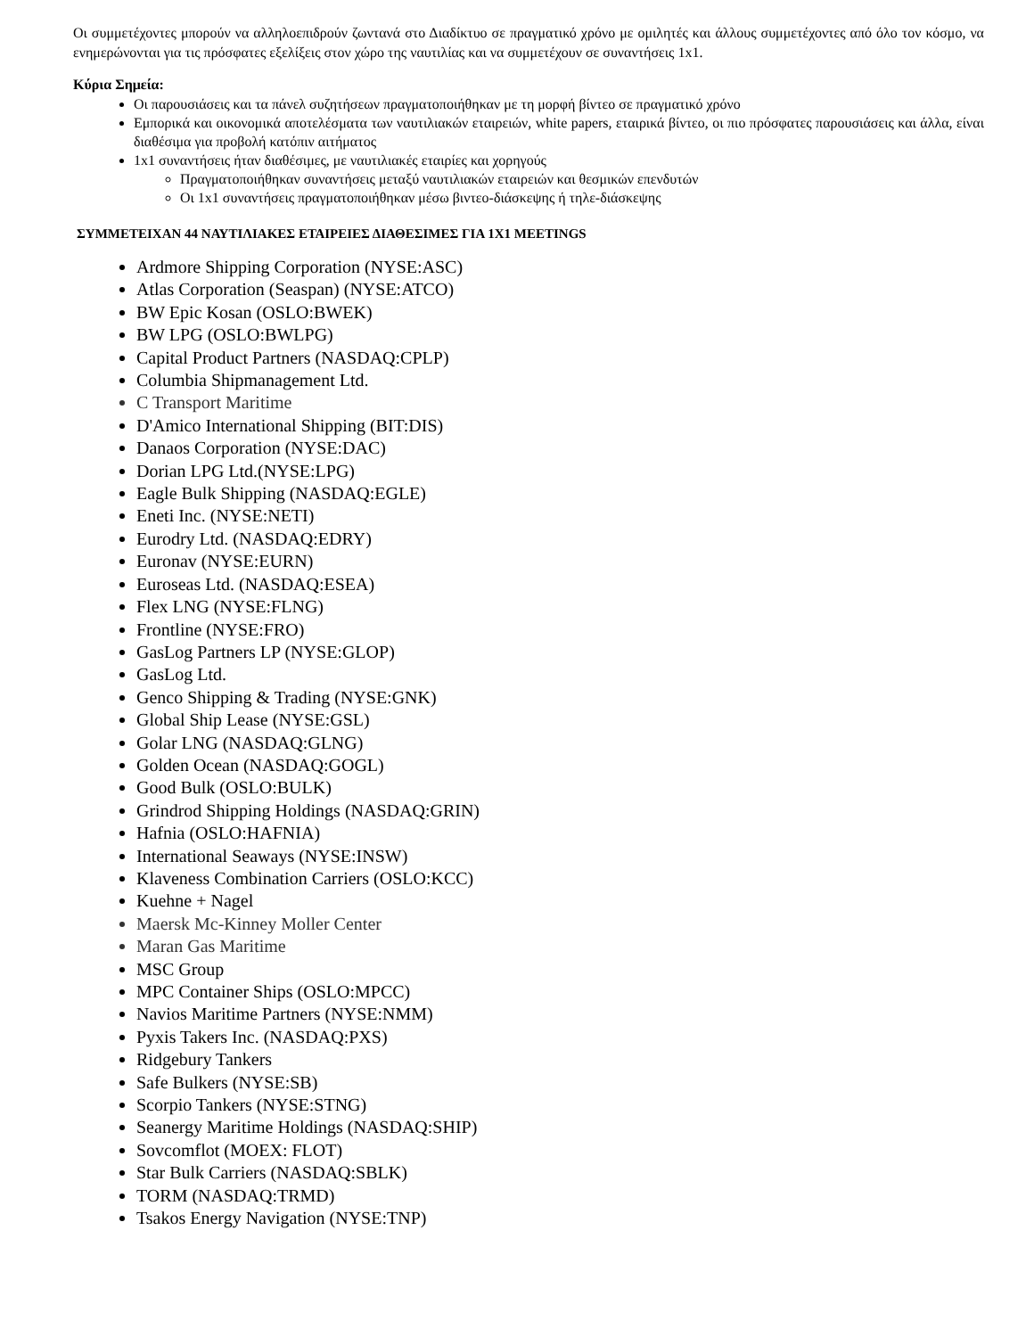Οι συμμετέχοντες μπορούν να αλληλοεπιδρούν ζωντανά στο Διαδίκτυο σε πραγματικό χρόνο με ομιλητές και άλλους συμμετέχοντες από όλο τον κόσμο, να ενημερώνονται για τις πρόσφατες εξελίξεις στον χώρο της ναυτιλίας και να συμμετέχουν σε συναντήσεις 1x1.
Κύρια Σημεία:
Οι παρουσιάσεις και τα πάνελ συζητήσεων πραγματοποιήθηκαν με τη μορφή βίντεο σε πραγματικό χρόνο
Εμπορικά και οικονομικά αποτελέσματα των ναυτιλιακών εταιρειών, white papers, εταιρικά βίντεο, οι πιο πρόσφατες παρουσιάσεις και άλλα, είναι διαθέσιμα για προβολή κατόπιν αιτήματος
1x1 συναντήσεις ήταν διαθέσιμες, με ναυτιλιακές εταιρίες και χορηγούς
Πραγματοποιήθηκαν συναντήσεις μεταξύ ναυτιλιακών εταιρειών και θεσμικών επενδυτών
Οι 1x1 συναντήσεις πραγματοποιήθηκαν μέσω βιντεο-διάσκεψης ή τηλε-διάσκεψης
ΣΥΜΜΕΤΕΙΧΑΝ 44 ΝΑΥΤΙΛΙΑΚΕΣ ΕΤΑΙΡΕΙΕΣ ΔΙΑΘΕΣΙΜΕΣ ΓΙΑ 1X1 MEETINGS
Ardmore Shipping Corporation (NYSE:ASC)
Atlas Corporation (Seaspan) (NYSE:ATCO)
BW Epic Kosan (OSLO:BWEK)
BW LPG (OSLO:BWLPG)
Capital Product Partners (NASDAQ:CPLP)
Columbia Shipmanagement Ltd.
C Transport Maritime
D'Amico International Shipping (BIT:DIS)
Danaos Corporation (NYSE:DAC)
Dorian LPG Ltd.(NYSE:LPG)
Eagle Bulk Shipping (NASDAQ:EGLE)
Eneti Inc. (NYSE:NETI)
Eurodry Ltd. (NASDAQ:EDRY)
Euronav (NYSE:EURN)
Euroseas Ltd. (NASDAQ:ESEA)
Flex LNG (NYSE:FLNG)
Frontline (NYSE:FRO)
GasLog Partners LP (NYSE:GLOP)
GasLog Ltd.
Genco Shipping & Trading (NYSE:GNK)
Global Ship Lease (NYSE:GSL)
Golar LNG (NASDAQ:GLNG)
Golden Ocean (NASDAQ:GOGL)
Good Bulk (OSLO:BULK)
Grindrod Shipping Holdings (NASDAQ:GRIN)
Hafnia (OSLO:HAFNIA)
International Seaways (NYSE:INSW)
Klaveness Combination Carriers (OSLO:KCC)
Kuehne + Nagel
Maersk Mc-Kinney Moller Center
Maran Gas Maritime
MSC Group
MPC Container Ships (OSLO:MPCC)
Navios Maritime Partners (NYSE:NMM)
Pyxis Takers Inc. (NASDAQ:PXS)
Ridgebury Tankers
Safe Bulkers (NYSE:SB)
Scorpio Tankers (NYSE:STNG)
Seanergy Maritime Holdings (NASDAQ:SHIP)
Sovcomflot (MOEX: FLOT)
Star Bulk Carriers (NASDAQ:SBLK)
TORM (NASDAQ:TRMD)
Tsakos Energy Navigation (NYSE:TNP)